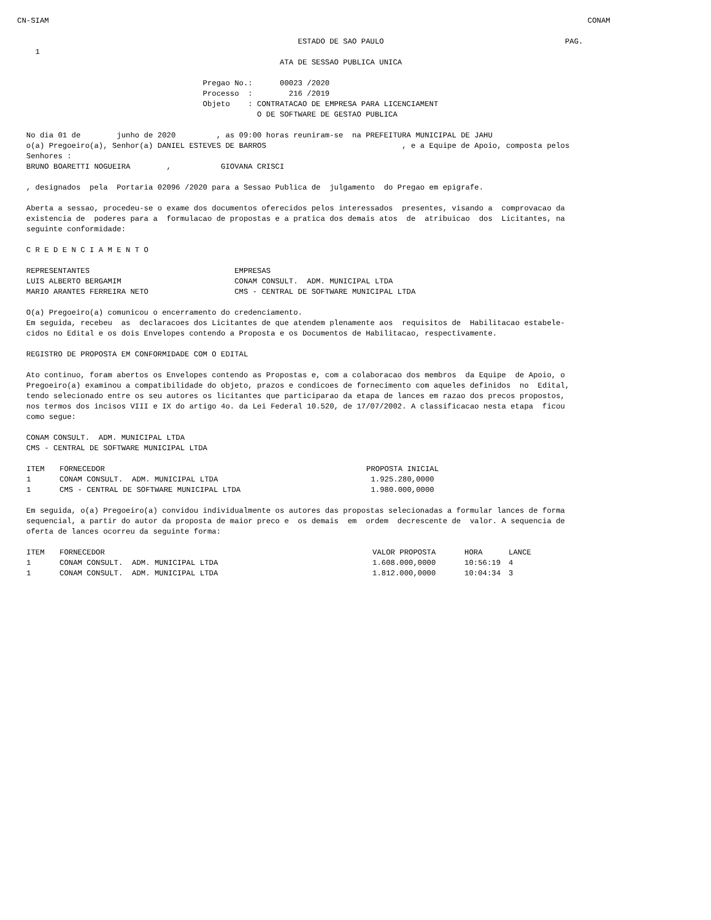CN-SIAM                                                                                                                       CONAM

                                                              ESTADO DE SAO PAULO                                        PAG.
    1
                                                          ATA DE SESSAO PUBLICA UNICA

                                         Pregao No.:      00023 /2020
                                         Processo  :        216 /2019
                                         Objeto    : CONTRATACAO DE EMPRESA PARA LICENCIAMENT
                                                     O DE SOFTWARE DE GESTAO PUBLICA

  No dia 01 de        junho de 2020         , as 09:00 horas reuniram-se  na PREFEITURA MUNICIPAL DE JAHU
  o(a) Pregoeiro(a), Senhor(a) DANIEL ESTEVES DE BARROS                              , e a Equipe de Apoio, composta pelos
  Senhores :
  BRUNO BOARETTI NOGUEIRA        ,           GIOVANA CRISCI

  , designados  pela  Portaria 02096 /2020 para a Sessao Publica de  julgamento  do Pregao em epigrafe.

  Aberta a sessao, procedeu-se o exame dos documentos oferecidos pelos interessados  presentes, visando a  comprovacao da
  existencia de  poderes para a  formulacao de propostas e a pratica dos demais atos  de  atribuicao  dos  Licitantes, na
  seguinte conformidade:

  C R E D E N C I A M E N T O

  REPRESENTANTES                                EMPRESAS
  LUIS ALBERTO BERGAMIM                         CONAM CONSULT.  ADM. MUNICIPAL LTDA
  MARIO ARANTES FERREIRA NETO                   CMS - CENTRAL DE SOFTWARE MUNICIPAL LTDA

  O(a) Pregoeiro(a) comunicou o encerramento do credenciamento.
  Em seguida, recebeu  as  declaracoes dos Licitantes de que atendem plenamente aos  requisitos de  Habilitacao estabele-
  cidos no Edital e os dois Envelopes contendo a Proposta e os Documentos de Habilitacao, respectivamente.

  REGISTRO DE PROPOSTA EM CONFORMIDADE COM O EDITAL

  Ato continuo, foram abertos os Envelopes contendo as Propostas e, com a colaboracao dos membros  da Equipe  de Apoio, o
  Pregoeiro(a) examinou a compatibilidade do objeto, prazos e condicoes de fornecimento com aqueles definidos  no  Edital,
  tendo selecionado entre os seu autores os licitantes que participarao da etapa de lances em razao dos precos propostos,
  nos termos dos incisos VIII e IX do artigo 4o. da Lei Federal 10.520, de 17/07/2002. A classificacao nesta etapa  ficou
  como segue:

  CONAM CONSULT.  ADM. MUNICIPAL LTDA
  CMS - CENTRAL DE SOFTWARE MUNICIPAL LTDA
| ITEM | FORNECEDOR | PROPOSTA INICIAL |
| --- | --- | --- |
| 1 | CONAM CONSULT. ADM. MUNICIPAL LTDA | 1.925.280,0000 |
| 1 | CMS - CENTRAL DE SOFTWARE MUNICIPAL LTDA | 1.980.000,0000 |
  Em seguida, o(a) Pregoeiro(a) convidou individualmente os autores das propostas selecionadas a formular lances de forma
  sequencial, a partir do autor da proposta de maior preco e  os demais  em  ordem  decrescente de  valor. A sequencia de
  oferta de lances ocorreu da seguinte forma:
| ITEM | FORNECEDOR | VALOR PROPOSTA | HORA | LANCE |
| --- | --- | --- | --- | --- |
| 1 | CONAM CONSULT. ADM. MUNICIPAL LTDA | 1.608.000,0000 | 10:56:19 | 4 |
| 1 | CONAM CONSULT. ADM. MUNICIPAL LTDA | 1.812.000,0000 | 10:04:34 | 3 |